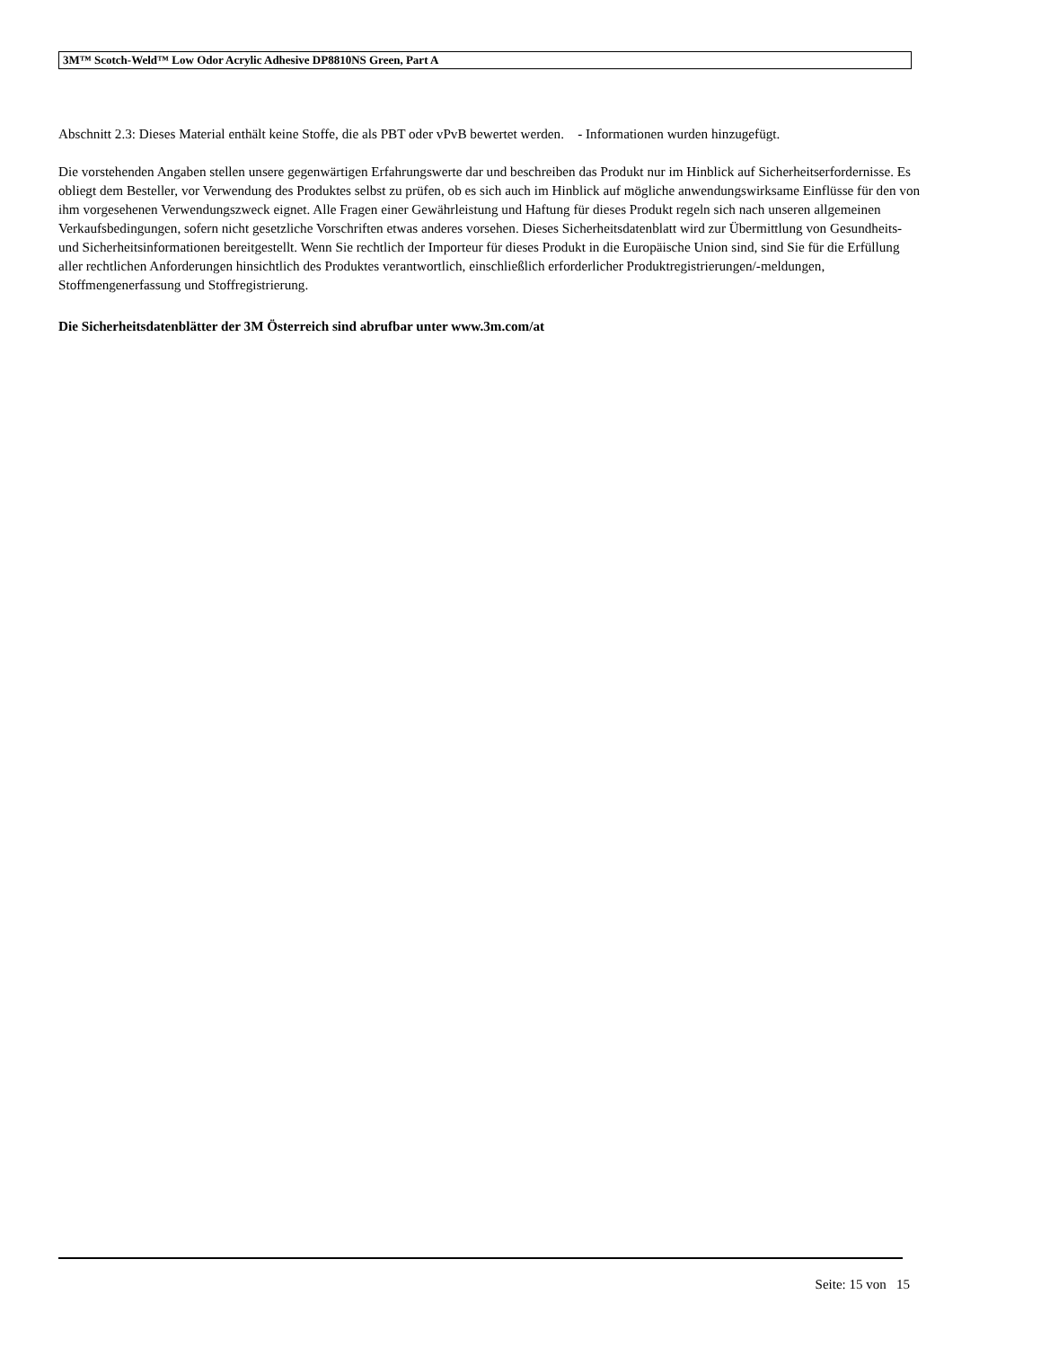3M™ Scotch-Weld™ Low Odor Acrylic Adhesive DP8810NS Green, Part A
Abschnitt 2.3: Dieses Material enthält keine Stoffe, die als PBT oder vPvB bewertet werden. - Informationen wurden hinzugefügt.
Die vorstehenden Angaben stellen unsere gegenwärtigen Erfahrungswerte dar und beschreiben das Produkt nur im Hinblick auf Sicherheitserfordernisse. Es obliegt dem Besteller, vor Verwendung des Produktes selbst zu prüfen, ob es sich auch im Hinblick auf mögliche anwendungswirksame Einflüsse für den von ihm vorgesehenen Verwendungszweck eignet. Alle Fragen einer Gewährleistung und Haftung für dieses Produkt regeln sich nach unseren allgemeinen Verkaufsbedingungen, sofern nicht gesetzliche Vorschriften etwas anderes vorsehen. Dieses Sicherheitsdatenblatt wird zur Übermittlung von Gesundheits- und Sicherheitsinformationen bereitgestellt. Wenn Sie rechtlich der Importeur für dieses Produkt in die Europäische Union sind, sind Sie für die Erfüllung aller rechtlichen Anforderungen hinsichtlich des Produktes verantwortlich, einschließlich erforderlicher Produktregistrierungen/-meldungen, Stoffmengenerfassung und Stoffregistrierung.
Die Sicherheitsdatenblätter der 3M Österreich sind abrufbar unter www.3m.com/at
Seite: 15 von 15